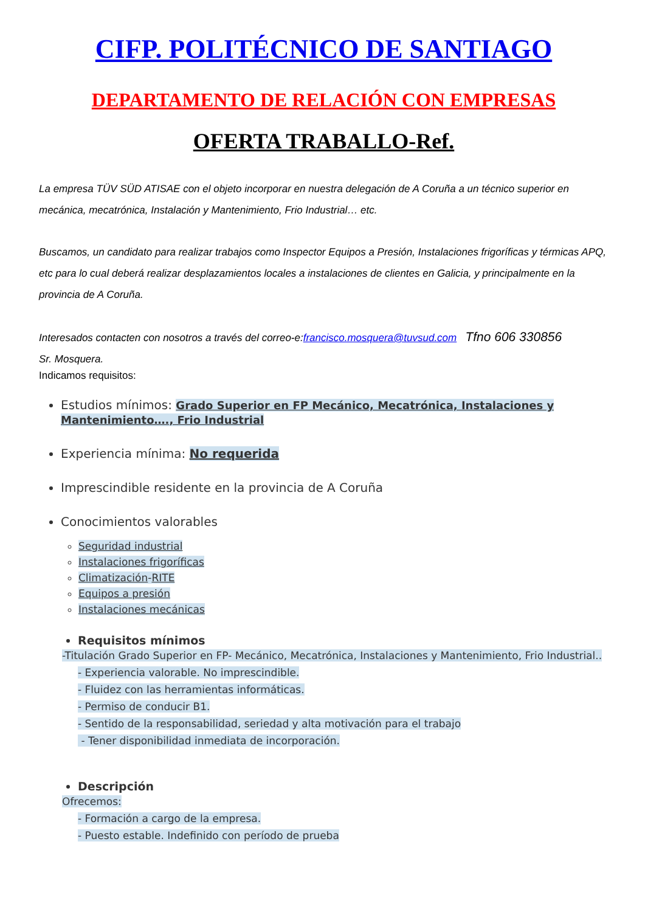CIFP. POLITÉCNICO DE SANTIAGO
DEPARTAMENTO DE RELACIÓN CON EMPRESAS
OFERTA TRABALLO-Ref.
La empresa TÜV SÜD ATISAE con el objeto incorporar en nuestra delegación de A Coruña a un técnico superior en mecánica, mecatrónica, Instalación y Mantenimiento, Frio Industrial… etc.
Buscamos, un candidato para realizar trabajos como Inspector Equipos a Presión, Instalaciones frigoríficas y térmicas APQ, etc para lo cual deberá realizar desplazamientos locales a instalaciones de clientes en Galicia, y principalmente en la provincia de A Coruña.
Interesados contacten con nosotros a través del correo-e:francisco.mosquera@tuvsud.com Tfno 606 330856
Sr. Mosquera.
Indicamos requisitos:
Estudios mínimos: Grado Superior en FP Mecánico, Mecatrónica, Instalaciones y Mantenimiento…., Frio Industrial
Experiencia mínima: No requerida
Imprescindible residente en la provincia de A Coruña
Conocimientos valorables
Seguridad industrial
Instalaciones frigoríficas
Climatización-RITE
Equipos a presión
Instalaciones mecánicas
Requisitos mínimos
-Titulación Grado Superior en FP- Mecánico, Mecatrónica, Instalaciones y Mantenimiento, Frio Industrial..
- Experiencia valorable. No imprescindible.
- Fluidez con las herramientas informáticas.
- Permiso de conducir B1.
- Sentido de la responsabilidad, seriedad y alta motivación para el trabajo
- Tener disponibilidad inmediata de incorporación.
Descripción
Ofrecemos:
- Formación a cargo de la empresa.
- Puesto estable. Indefinido con período de prueba